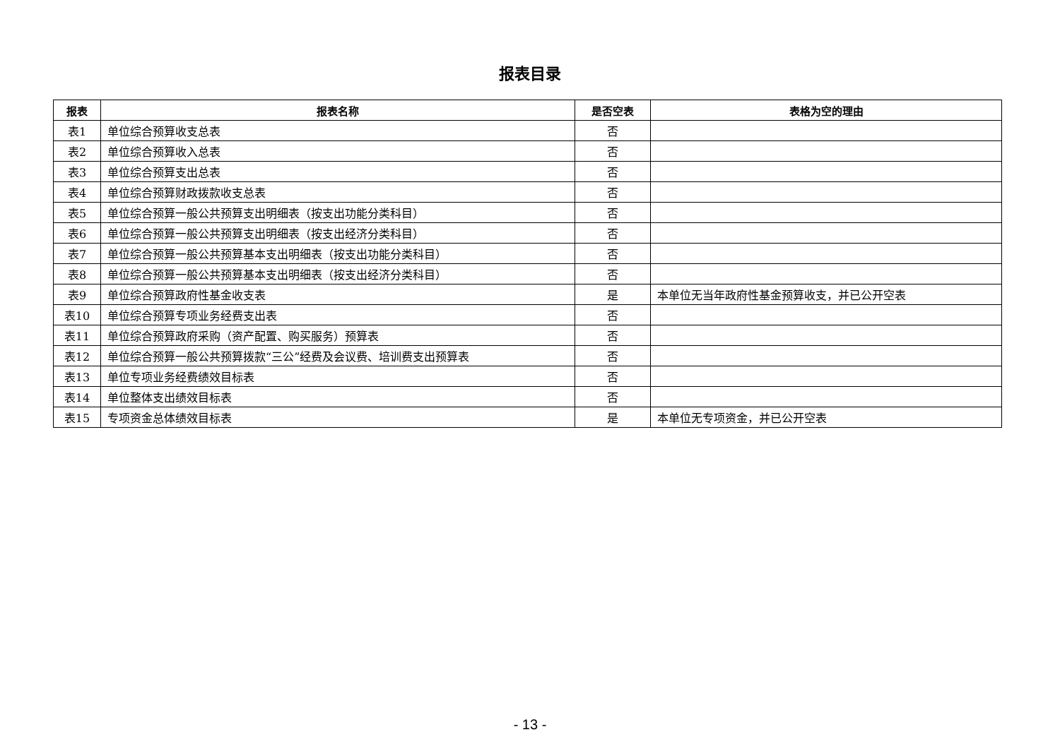报表目录
| 报表 | 报表名称 | 是否空表 | 表格为空的理由 |
| --- | --- | --- | --- |
| 表1 | 单位综合预算收支总表 | 否 | |
| 表2 | 单位综合预算收入总表 | 否 | |
| 表3 | 单位综合预算支出总表 | 否 | |
| 表4 | 单位综合预算财政拨款收支总表 | 否 | |
| 表5 | 单位综合预算一般公共预算支出明细表（按支出功能分类科目） | 否 | |
| 表6 | 单位综合预算一般公共预算支出明细表（按支出经济分类科目） | 否 | |
| 表7 | 单位综合预算一般公共预算基本支出明细表（按支出功能分类科目） | 否 | |
| 表8 | 单位综合预算一般公共预算基本支出明细表（按支出经济分类科目） | 否 | |
| 表9 | 单位综合预算政府性基金收支表 | 是 | 本单位无当年政府性基金预算收支，并已公开空表 |
| 表10 | 单位综合预算专项业务经费支出表 | 否 | |
| 表11 | 单位综合预算政府采购（资产配置、购买服务）预算表 | 否 | |
| 表12 | 单位综合预算一般公共预算拨款“三公”经费及会议费、培训费支出预算表 | 否 | |
| 表13 | 单位专项业务经费绩效目标表 | 否 | |
| 表14 | 单位整体支出绩效目标表 | 否 | |
| 表15 | 专项资金总体绩效目标表 | 是 | 本单位无专项资金，并已公开空表 |
- 13 -